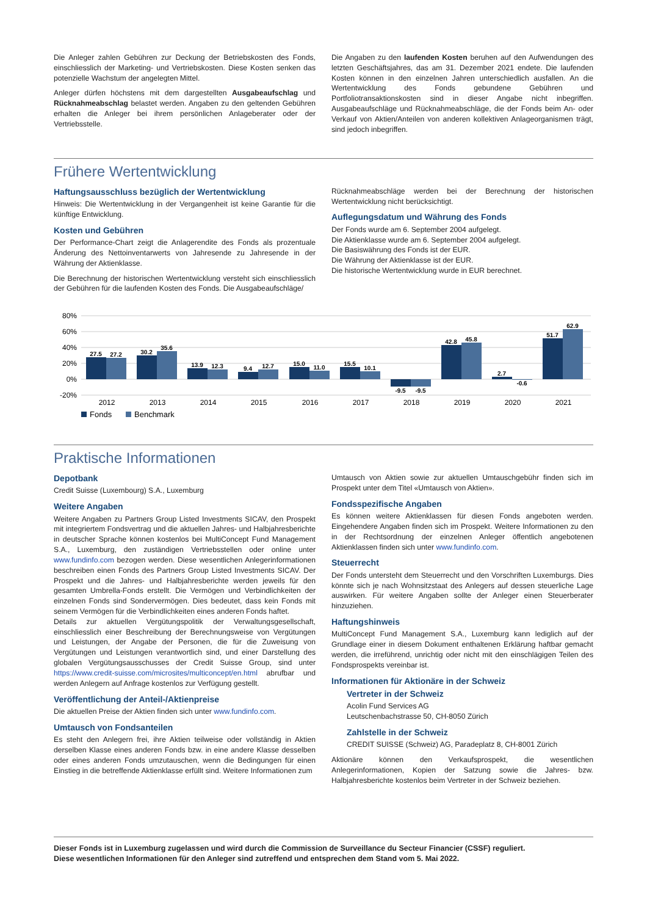Die Anleger zahlen Gebühren zur Deckung der Betriebskosten des Fonds, einschliesslich der Marketing- und Vertriebskosten. Diese Kosten senken das potenzielle Wachstum der angelegten Mittel.
Anleger dürfen höchstens mit dem dargestellten Ausgabeaufschlag und Rücknahmeabschlag belastet werden. Angaben zu den geltenden Gebühren erhalten die Anleger bei ihrem persönlichen Anlageberater oder der Vertriebsstelle.
Die Angaben zu den laufenden Kosten beruhen auf den Aufwendungen des letzten Geschäftsjahres, das am 31. Dezember 2021 endete. Die laufenden Kosten können in den einzelnen Jahren unterschiedlich ausfallen. An die Wertentwicklung des Fonds gebundene Gebühren und Portfoliotransaktionskosten sind in dieser Angabe nicht inbegriffen. Ausgabeaufschläge und Rücknahmeabschläge, die der Fonds beim An- oder Verkauf von Aktien/Anteilen von anderen kollektiven Anlageorganismen trägt, sind jedoch inbegriffen.
Frühere Wertentwicklung
Haftungsausschluss bezüglich der Wertentwicklung
Hinweis: Die Wertentwicklung in der Vergangenheit ist keine Garantie für die künftige Entwicklung.
Kosten und Gebühren
Der Performance-Chart zeigt die Anlagerendite des Fonds als prozentuale Änderung des Nettoinventarwerts von Jahresende zu Jahresende in der Währung der Aktienklasse.
Die Berechnung der historischen Wertentwicklung versteht sich einschliesslich der Gebühren für die laufenden Kosten des Fonds. Die Ausgabeaufschläge/
Rücknahmeabschläge werden bei der Berechnung der historischen Wertentwicklung nicht berücksichtigt.
Auflegungsdatum und Währung des Fonds
Der Fonds wurde am 6. September 2004 aufgelegt.
Die Aktienklasse wurde am 6. September 2004 aufgelegt.
Die Basiswährung des Fonds ist der EUR.
Die Währung der Aktienklasse ist der EUR.
Die historische Wertentwicklung wurde in EUR berechnet.
80%
60%
40%
20%
0%
-20%
2012
2013
2014
2015
2016
2017
2018
2019
2020
2021
27.5
27.2
30.2
35.6
13.9
12.3
9.4
12.7
15.0
11.0
15.5
10.1
-9.5
-9.5
42.8
45.8
2.7
-0.6
51.7
62.9
Fonds
Benchmark
Praktische Informationen
Depotbank
Credit Suisse (Luxembourg) S.A., Luxemburg
Weitere Angaben
Weitere Angaben zu Partners Group Listed Investments SICAV, den Prospekt mit integriertem Fondsvertrag und die aktuellen Jahres- und Halbjahresberichte in deutscher Sprache können kostenlos bei MultiConcept Fund Management S.A., Luxemburg, den zuständigen Vertriebsstellen oder online unter www.fundinfo.com bezogen werden. Diese wesentlichen Anlegerinformationen beschreiben einen Fonds des Partners Group Listed Investments SICAV. Der Prospekt und die Jahres- und Halbjahresberichte werden jeweils für den gesamten Umbrella-Fonds erstellt. Die Vermögen und Verbindlichkeiten der einzelnen Fonds sind Sondervermögen. Dies bedeutet, dass kein Fonds mit seinem Vermögen für die Verbindlichkeiten eines anderen Fonds haftet.
Details zur aktuellen Vergütungspolitik der Verwaltungsgesellschaft, einschliesslich einer Beschreibung der Berechnungsweise von Vergütungen und Leistungen, der Angabe der Personen, die für die Zuweisung von Vergütungen und Leistungen verantwortlich sind, und einer Darstellung des globalen Vergütungsausschusses der Credit Suisse Group, sind unter https://www.credit-suisse.com/microsites/multiconcept/en.html abrufbar und werden Anlegern auf Anfrage kostenlos zur Verfügung gestellt.
Veröffentlichung der Anteil-/Aktienpreise
Die aktuellen Preise der Aktien finden sich unter www.fundinfo.com.
Umtausch von Fondsanteilen
Es steht den Anlegern frei, ihre Aktien teilweise oder vollständig in Aktien derselben Klasse eines anderen Fonds bzw. in eine andere Klasse desselben oder eines anderen Fonds umzutauschen, wenn die Bedingungen für einen Einstieg in die betreffende Aktienklasse erfüllt sind. Weitere Informationen zum
Umtausch von Aktien sowie zur aktuellen Umtauschgebühr finden sich im Prospekt unter dem Titel «Umtausch von Aktien».
Fondsspezifische Angaben
Es können weitere Aktienklassen für diesen Fonds angeboten werden. Eingehendere Angaben finden sich im Prospekt. Weitere Informationen zu den in der Rechtsordnung der einzelnen Anleger öffentlich angebotenen Aktienklassen finden sich unter www.fundinfo.com.
Steuerrecht
Der Fonds untersteht dem Steuerrecht und den Vorschriften Luxemburgs. Dies könnte sich je nach Wohnsitzstaat des Anlegers auf dessen steuerliche Lage auswirken. Für weitere Angaben sollte der Anleger einen Steuerberater hinzuziehen.
Haftungshinweis
MultiConcept Fund Management S.A., Luxemburg kann lediglich auf der Grundlage einer in diesem Dokument enthaltenen Erklärung haftbar gemacht werden, die irreführend, unrichtig oder nicht mit den einschlägigen Teilen des Fondsprospekts vereinbar ist.
Informationen für Aktionäre in der Schweiz
Vertreter in der Schweiz
Acolin Fund Services AG
Leutschenbachstrasse 50, CH-8050 Zürich
Zahlstelle in der Schweiz
CREDIT SUISSE (Schweiz) AG, Paradeplatz 8, CH-8001 Zürich
Aktionäre können den Verkaufsprospekt, die wesentlichen Anlegerinformationen, Kopien der Satzung sowie die Jahres- bzw. Halbjahresberichte kostenlos beim Vertreter in der Schweiz beziehen.
Dieser Fonds ist in Luxemburg zugelassen und wird durch die Commission de Surveillance du Secteur Financier (CSSF) reguliert.
Diese wesentlichen Informationen für den Anleger sind zutreffend und entsprechen dem Stand vom 5. Mai 2022.